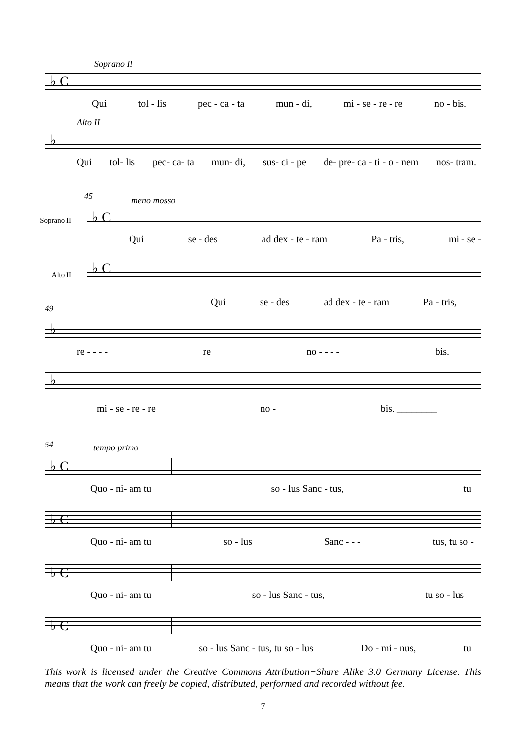Soprano II
♭ C
Qui tol - lis pec - ca - ta mun - di, mi - se - re - re no - bis.
Alto II
♭
Qui tol- lis pec- ca- ta mun- di, sus- ci - pe de- pre- ca - ti - o - nem nos- tram.
45
meno mosso
Soprano II
♭ C
Qui se - des ad dex - te - ram Pa - tris, mi - se -
Alto II
♭ C
Qui se - des ad dex - te - ram Pa - tris,
49
♭
re - - - - re no - - - - bis.
♭
mi - se - re - re no - bis. ________
54
tempo primo
♭ C
Quo - ni- am tu so - lus Sanc - tus, tu
♭ C
Quo - ni- am tu so - lus Sanc - - - tus, tu so -
♭ C
Quo - ni- am tu so - lus Sanc - tus, tu so - lus
♭ C
Quo - ni- am tu so - lus Sanc - tus, tu so - lus Do - mi - nus, tu
This work is licensed under the Creative Commons Attribution−Share Alike 3.0 Germany License. This means that the work can freely be copied, distributed, performed and recorded without fee.
7